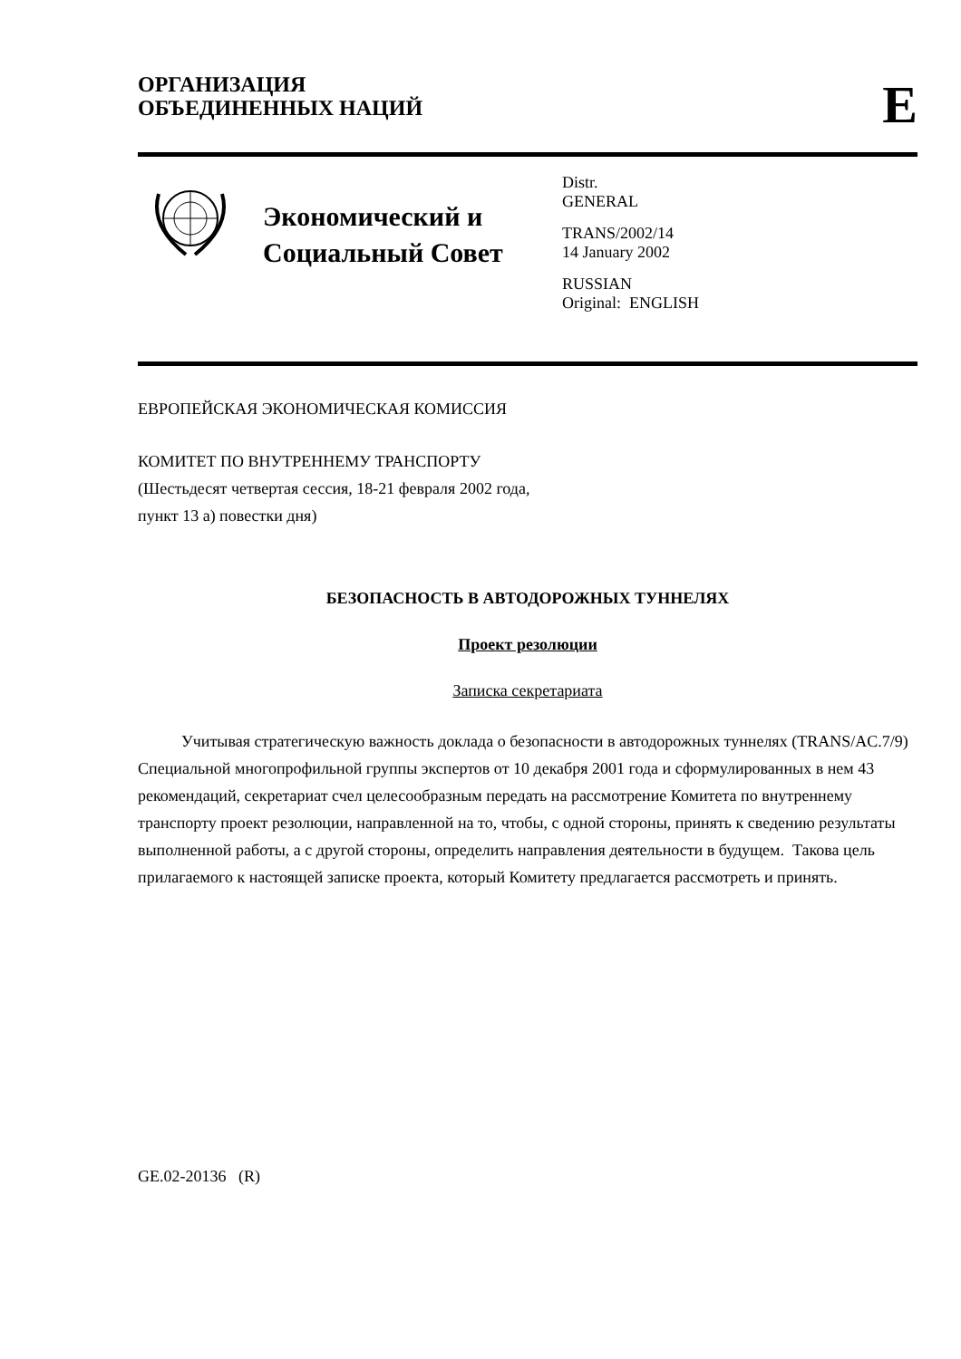ОРГАНИЗАЦИЯ
ОБЪЕДИНЕННЫХ НАЦИЙ
E
Экономический и Социальный Совет
Distr.
GENERAL
TRANS/2002/14
14 January 2002
RUSSIAN
Original: ENGLISH
ЕВРОПЕЙСКАЯ ЭКОНОМИЧЕСКАЯ КОМИССИЯ
КОМИТЕТ ПО ВНУТРЕННЕМУ ТРАНСПОРТУ
(Шестьдесят четвертая сессия, 18-21 февраля 2002 года,
пункт 13 а) повестки дня)
БЕЗОПАСНОСТЬ В АВТОДОРОЖНЫХ ТУННЕЛЯХ
Проект резолюции
Записка секретариата
Учитывая стратегическую важность доклада о безопасности в автодорожных туннелях (TRANS/AC.7/9) Специальной многопрофильной группы экспертов от 10 декабря 2001 года и сформулированных в нем 43 рекомендаций, секретариат счел целесообразным передать на рассмотрение Комитета по внутреннему транспорту проект резолюции, направленной на то, чтобы, с одной стороны, принять к сведению результаты выполненной работы, а с другой стороны, определить направления деятельности в будущем. Такова цель прилагаемого к настоящей записке проекта, который Комитету предлагается рассмотреть и принять.
GE.02-20136 (R)